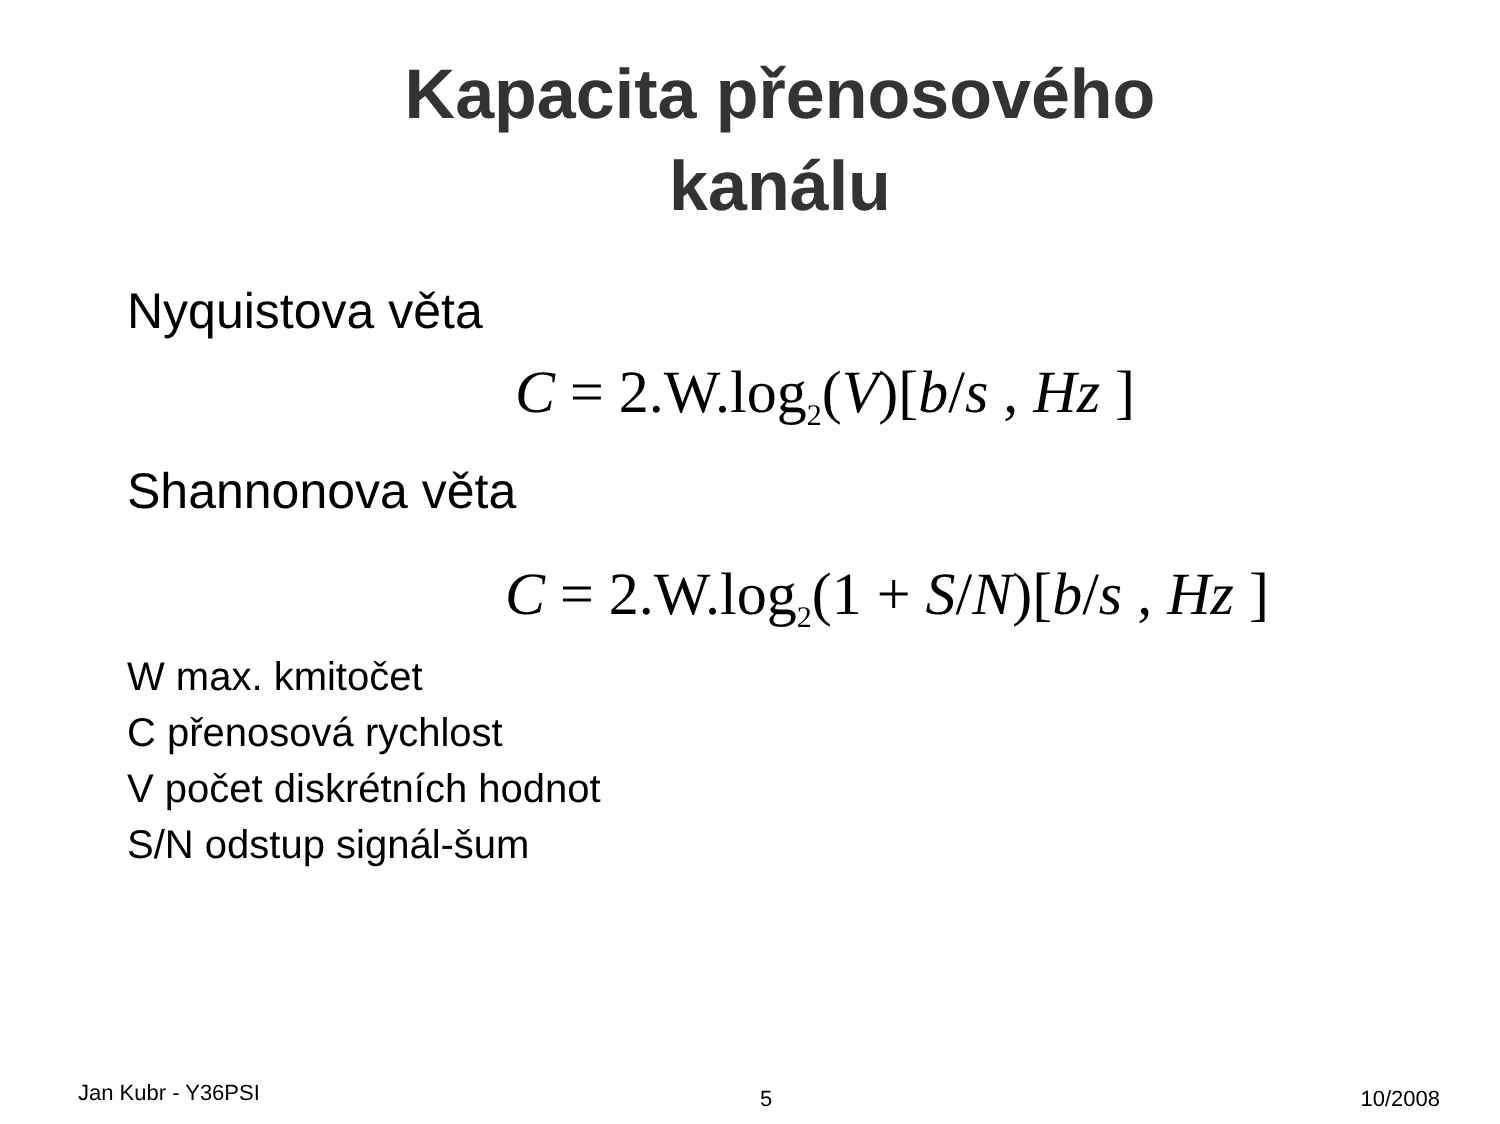Kapacita přenosového
kanálu
Nyquistova věta
C = 2.W.log<sub>2</sub>(V)[b/s , Hz ]
Shannonova věta
C = 2.W.log<sub>2</sub>(1 + S/N)[b/s , Hz ]
W max. kmitočet
C přenosová rychlost
V počet diskrétních hodnot
S/N odstup signál-šum
Jan Kubr - Y36PSI 5 10/2008